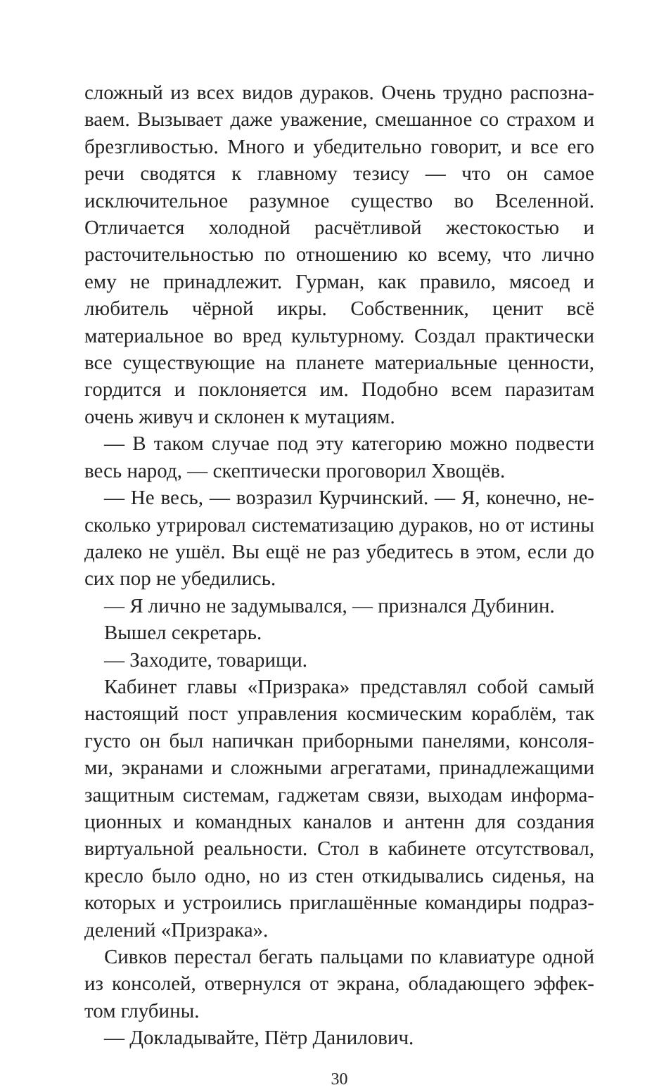сложный из всех видов дураков. Очень трудно распозна­ваем. Вызывает даже уважение, смешанное со страхом и брезгливостью. Много и убедительно говорит, и все его речи сводятся к главному тезису — что он самое исключи­тельное разумное существо во Вселенной. Отличается хо­лодной расчётливой жестокостью и расточительностью по отношению ко всему, что лично ему не принадлежит. Гурман, как правило, мясоед и любитель чёрной икры. Собственник, ценит всё материальное во вред культурно­му. Создал практически все существующие на планете материальные ценности, гордится и поклоняется им. По­добно всем паразитам очень живуч и склонен к мутациям.
— В таком случае под эту категорию можно подвести весь народ, — скептически проговорил Хвощёв.
— Не весь, — возразил Курчинский. — Я, конечно, не­сколько утрировал систематизацию дураков, но от исти­ны далеко не ушёл. Вы ещё не раз убедитесь в этом, если до сих пор не убедились.
— Я лично не задумывался, — признался Дубинин.
Вышел секретарь.
— Заходите, товарищи.
Кабинет главы «Призрака» представлял собой самый настоящий пост управления космическим кораблём, так густо он был напичкан приборными панелями, консоля­ми, экранами и сложными агрегатами, принадлежащими защитным системам, гаджетам связи, выходам информа­ционных и командных каналов и антенн для создания виртуальной реальности. Стол в кабинете отсутствовал, кресло было одно, но из стен откидывались сиденья, на которых и устроились приглашённые командиры подраз­делений «Призрака».
Сивков перестал бегать пальцами по клавиатуре одной из консолей, отвернулся от экрана, обладающего эффек­том глубины.
— Докладывайте, Пётр Данилович.
30